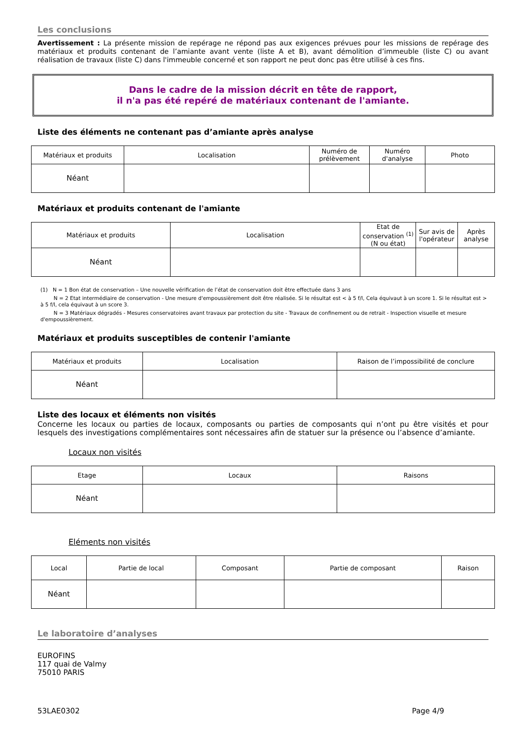Les conclusions
Avertissement : La présente mission de repérage ne répond pas aux exigences prévues pour les missions de repérage des matériaux et produits contenant de l’amiante avant vente (liste A et B), avant démolition d’immeuble (liste C) ou avant réalisation de travaux (liste C) dans l'immeuble concerné et son rapport ne peut donc pas être utilisé à ces fins.
Dans le cadre de la mission décrit en tête de rapport,
il n'a pas été repéré de matériaux contenant de l'amiante.
Liste des éléments ne contenant pas d’amiante après analyse
| Matériaux et produits | Localisation | Numéro de prélèvement | Numéro d'analyse | Photo |
| --- | --- | --- | --- | --- |
| Néant | | | | |
Matériaux et produits contenant de l'amiante
| Matériaux et produits | Localisation | Etat de conservation <sup>(1)</sup> (N ou état) | Sur avis de l'opérateur | Après analyse |
| --- | --- | --- | --- | --- |
| Néant | | | | |
(1) N = 1 Bon état de conservation – Une nouvelle vérification de l’état de conservation doit être effectuée dans 3 ans
N = 2 Etat intermédiaire de conservation - Une mesure d'empoussièrement doit être réalisée. Si le résultat est < à 5 f/l, Cela équivaut à un score 1. Si le résultat est > à 5 f/l, cela équivaut à un score 3.
N = 3 Matériaux dégradés - Mesures conservatoires avant travaux par protection du site - Travaux de confinement ou de retrait - Inspection visuelle et mesure d'empoussièrement.
Matériaux et produits susceptibles de contenir l'amiante
| Matériaux et produits | Localisation | Raison de l’impossibilité de conclure |
| --- | --- | --- |
| Néant | | |
Liste des locaux et éléments non visités
Concerne les locaux ou parties de locaux, composants ou parties de composants qui n’ont pu être visités et pour lesquels des investigations complémentaires sont nécessaires afin de statuer sur la présence ou l’absence d’amiante.
Locaux non visités
| Etage | Locaux | Raisons |
| --- | --- | --- |
| Néant | | |
Eléments non visités
| Local | Partie de local | Composant | Partie de composant | Raison |
| --- | --- | --- | --- | --- |
| Néant | | | | |
Le laboratoire d’analyses
EUROFINS
117 quai de Valmy
75010 PARIS
53LAE0302 Page 4/9